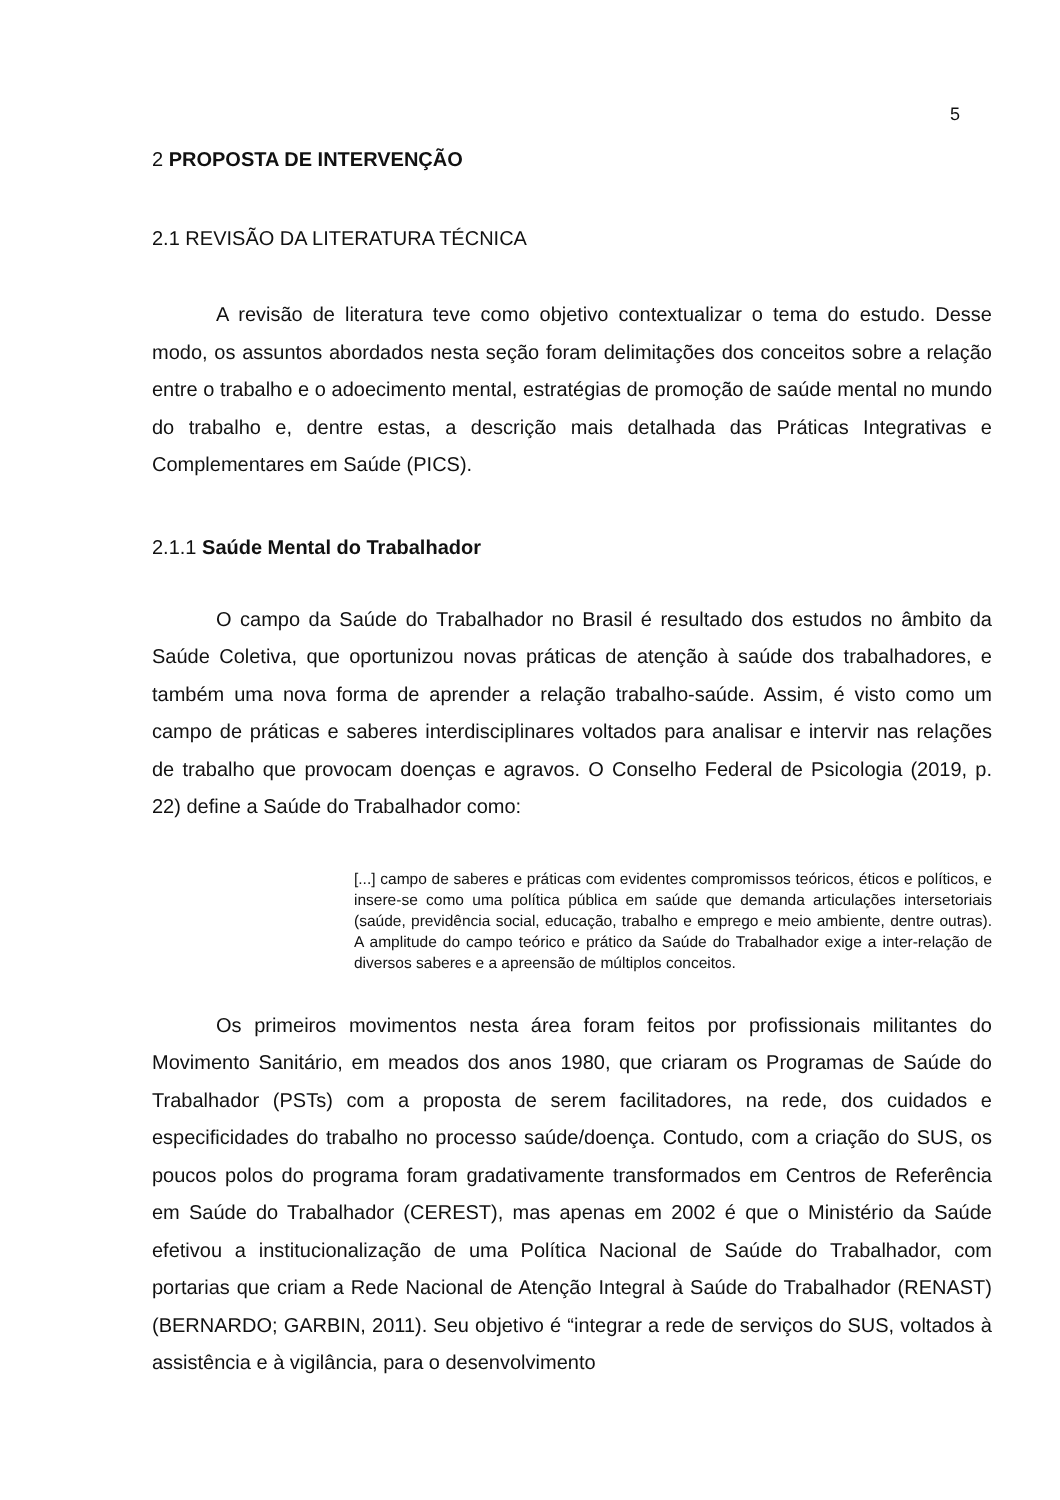5
2 PROPOSTA DE INTERVENÇÃO
2.1 REVISÃO DA LITERATURA TÉCNICA
A revisão de literatura teve como objetivo contextualizar o tema do estudo. Desse modo, os assuntos abordados nesta seção foram delimitações dos conceitos sobre a relação entre o trabalho e o adoecimento mental, estratégias de promoção de saúde mental no mundo do trabalho e, dentre estas, a descrição mais detalhada das Práticas Integrativas e Complementares em Saúde (PICS).
2.1.1 Saúde Mental do Trabalhador
O campo da Saúde do Trabalhador no Brasil é resultado dos estudos no âmbito da Saúde Coletiva, que oportunizou novas práticas de atenção à saúde dos trabalhadores, e também uma nova forma de aprender a relação trabalho-saúde. Assim, é visto como um campo de práticas e saberes interdisciplinares voltados para analisar e intervir nas relações de trabalho que provocam doenças e agravos. O Conselho Federal de Psicologia (2019, p. 22) define a Saúde do Trabalhador como:
[...] campo de saberes e práticas com evidentes compromissos teóricos, éticos e políticos, e insere-se como uma política pública em saúde que demanda articulações intersetoriais (saúde, previdência social, educação, trabalho e emprego e meio ambiente, dentre outras). A amplitude do campo teórico e prático da Saúde do Trabalhador exige a inter-relação de diversos saberes e a apreensão de múltiplos conceitos.
Os primeiros movimentos nesta área foram feitos por profissionais militantes do Movimento Sanitário, em meados dos anos 1980, que criaram os Programas de Saúde do Trabalhador (PSTs) com a proposta de serem facilitadores, na rede, dos cuidados e especificidades do trabalho no processo saúde/doença. Contudo, com a criação do SUS, os poucos polos do programa foram gradativamente transformados em Centros de Referência em Saúde do Trabalhador (CEREST), mas apenas em 2002 é que o Ministério da Saúde efetivou a institucionalização de uma Política Nacional de Saúde do Trabalhador, com portarias que criam a Rede Nacional de Atenção Integral à Saúde do Trabalhador (RENAST) (BERNARDO; GARBIN, 2011). Seu objetivo é “integrar a rede de serviços do SUS, voltados à assistência e à vigilância, para o desenvolvimento